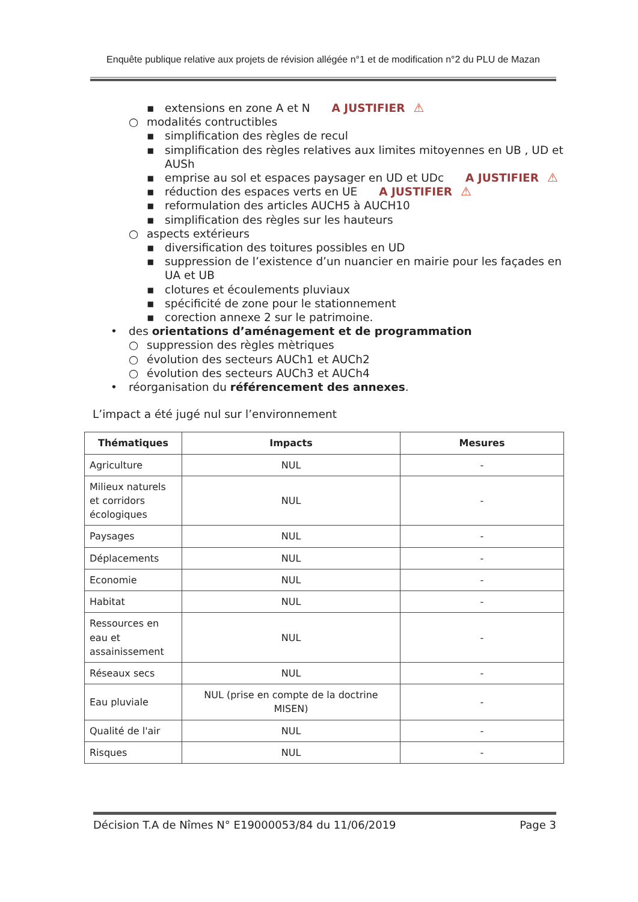Enquête publique relative aux projets de révision allégée n°1 et de modification n°2 du PLU de Mazan
▪ extensions en zone A et N A JUSTIFIER ⚠
○ modalités contructibles
▪ simplification des règles de recul
▪ simplification des règles relatives aux limites mitoyennes en UB , UD et AUSh
▪ emprise au sol et espaces paysager en UD et UDc A JUSTIFIER ⚠
▪ réduction des espaces verts en UE A JUSTIFIER ⚠
▪ reformulation des articles AUCH5 à AUCH10
▪ simplification des règles sur les hauteurs
○ aspects extérieurs
▪ diversification des toitures possibles en UD
▪ suppression de l’existence d’un nuancier en mairie pour les façades en UA et UB
▪ clotures et écoulements pluviaux
▪ spécificité de zone pour le stationnement
▪ corection annexe 2 sur le patrimoine.
• des orientations d’aménagement et de programmation
○ suppression des règles mètriques
○ évolution des secteurs AUCh1 et AUCh2
○ évolution des secteurs AUCh3 et AUCh4
• réorganisation du référencement des annexes.
L’impact a été jugé nul sur l’environnement
| Thématiques | Impacts | Mesures |
| --- | --- | --- |
| Agriculture | NUL | - |
| Milieux naturels et corridors écologiques | NUL | - |
| Paysages | NUL | - |
| Déplacements | NUL | - |
| Economie | NUL | - |
| Habitat | NUL | - |
| Ressources en eau et assainissement | NUL | - |
| Réseaux secs | NUL | - |
| Eau pluviale | NUL (prise en compte de la doctrine MISEN) | - |
| Qualité de l'air | NUL | - |
| Risques | NUL | - |
Décision T.A de Nîmes N° E19000053/84 du 11/06/2019 Page 3